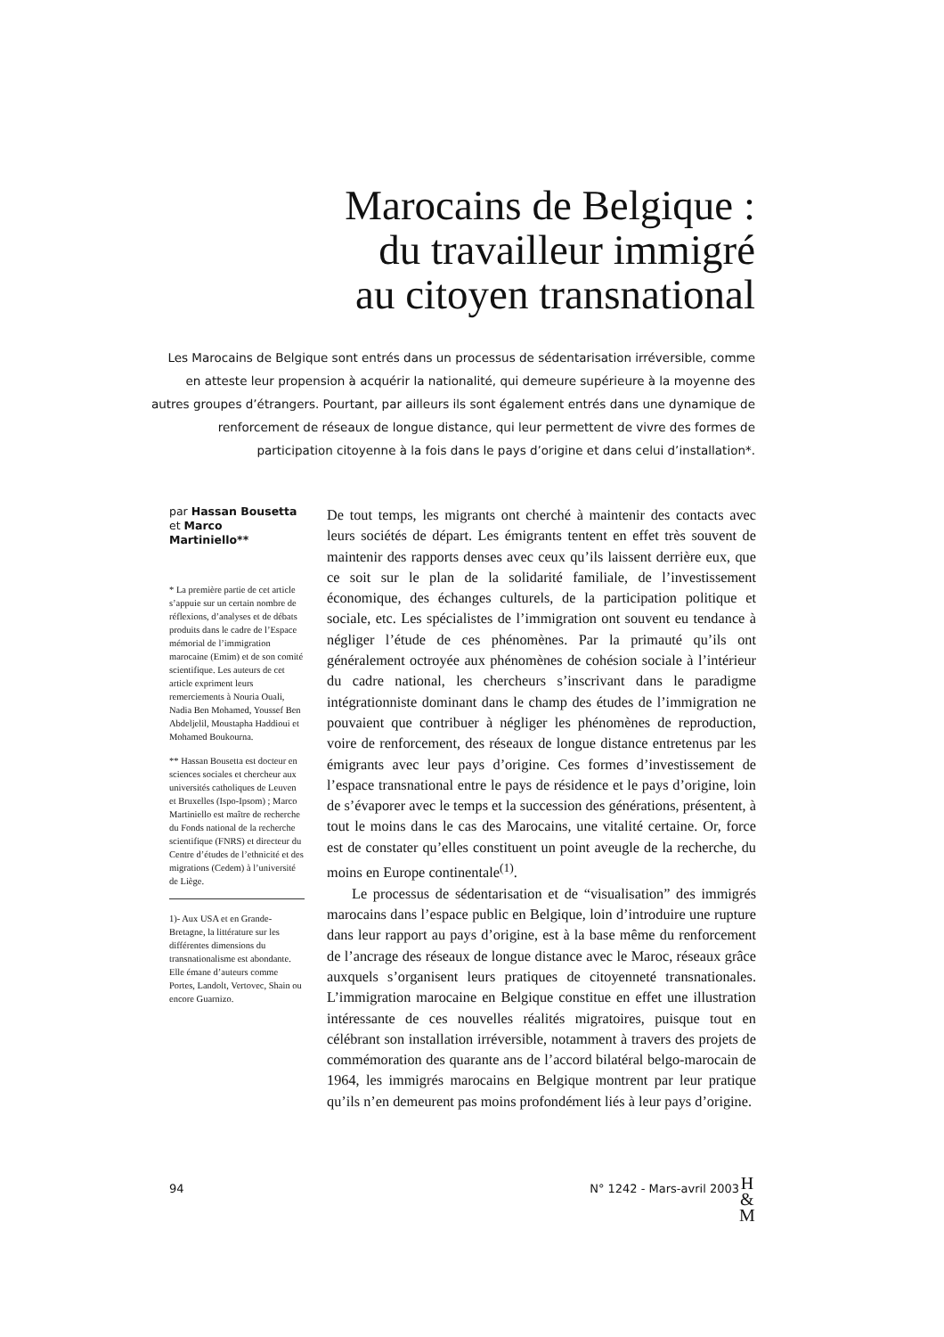Marocains de Belgique :
du travailleur immigré
au citoyen transnational
Les Marocains de Belgique sont entrés dans un processus de sédentarisation irréversible, comme en atteste leur propension à acquérir la nationalité, qui demeure supérieure à la moyenne des autres groupes d’étrangers. Pourtant, par ailleurs ils sont également entrés dans une dynamique de renforcement de réseaux de longue distance, qui leur permettent de vivre des formes de participation citoyenne à la fois dans le pays d’origine et dans celui d’installation*.
par Hassan Bousetta
et Marco Martiniello**
* La première partie de cet article s’appuie sur un certain nombre de réflexions, d’analyses et de débats produits dans le cadre de l’Espace mémorial de l’immigration marocaine (Emim) et de son comité scientifique. Les auteurs de cet article expriment leurs remerciements à Nouria Ouali, Nadia Ben Mohamed, Youssef Ben Abdeljelil, Moustapha Haddioui et Mohamed Boukourna.
** Hassan Bousetta est docteur en sciences sociales et chercheur aux universités catholiques de Leuven et Bruxelles (Ispo-Ipsom) ; Marco Martiniello est maître de recherche du Fonds national de la recherche scientifique (FNRS) et directeur du Centre d’études de l’ethnicité et des migrations (Cedem) à l’université de Liège.
1)- Aux USA et en Grande-Bretagne, la littérature sur les différentes dimensions du transnationalisme est abondante. Elle émane d’auteurs comme Portes, Landolt, Vertovec, Shain ou encore Guarnizo.
De tout temps, les migrants ont cherché à maintenir des contacts avec leurs sociétés de départ. Les émigrants tentent en effet très souvent de maintenir des rapports denses avec ceux qu’ils laissent derrière eux, que ce soit sur le plan de la solidarité familiale, de l’investissement économique, des échanges culturels, de la participation politique et sociale, etc. Les spécialistes de l’immigration ont souvent eu tendance à négliger l’étude de ces phénomènes. Par la primauté qu’ils ont généralement octroyée aux phénomènes de cohésion sociale à l’intérieur du cadre national, les chercheurs s’inscrivant dans le paradigme intégrationniste dominant dans le champ des études de l’immigration ne pouvaient que contribuer à négliger les phénomènes de reproduction, voire de renforcement, des réseaux de longue distance entretenus par les émigrants avec leur pays d’origine. Ces formes d’investissement de l’espace transnational entre le pays de résidence et le pays d’origine, loin de s’évaporer avec le temps et la succession des générations, présentent, à tout le moins dans le cas des Marocains, une vitalité certaine. Or, force est de constater qu’elles constituent un point aveugle de la recherche, du moins en Europe continentale<sup>(1)</sup>.
Le processus de sédentarisation et de “visualisation” des immigrés marocains dans l’espace public en Belgique, loin d’introduire une rupture dans leur rapport au pays d’origine, est à la base même du renforcement de l’ancrage des réseaux de longue distance avec le Maroc, réseaux grâce auxquels s’organisent leurs pratiques de citoyenneté transnationales. L’immigration marocaine en Belgique constitue en effet une illustration intéressante de ces nouvelles réalités migratoires, puisque tout en célébrant son installation irréversible, notamment à travers des projets de commémoration des quarante ans de l’accord bilatéral belgo-marocain de 1964, les immigrés marocains en Belgique montrent par leur pratique qu’ils n’en demeurent pas moins profondément liés à leur pays d’origine.
94 N° 1242 - Mars-avril 2003
H
&
M